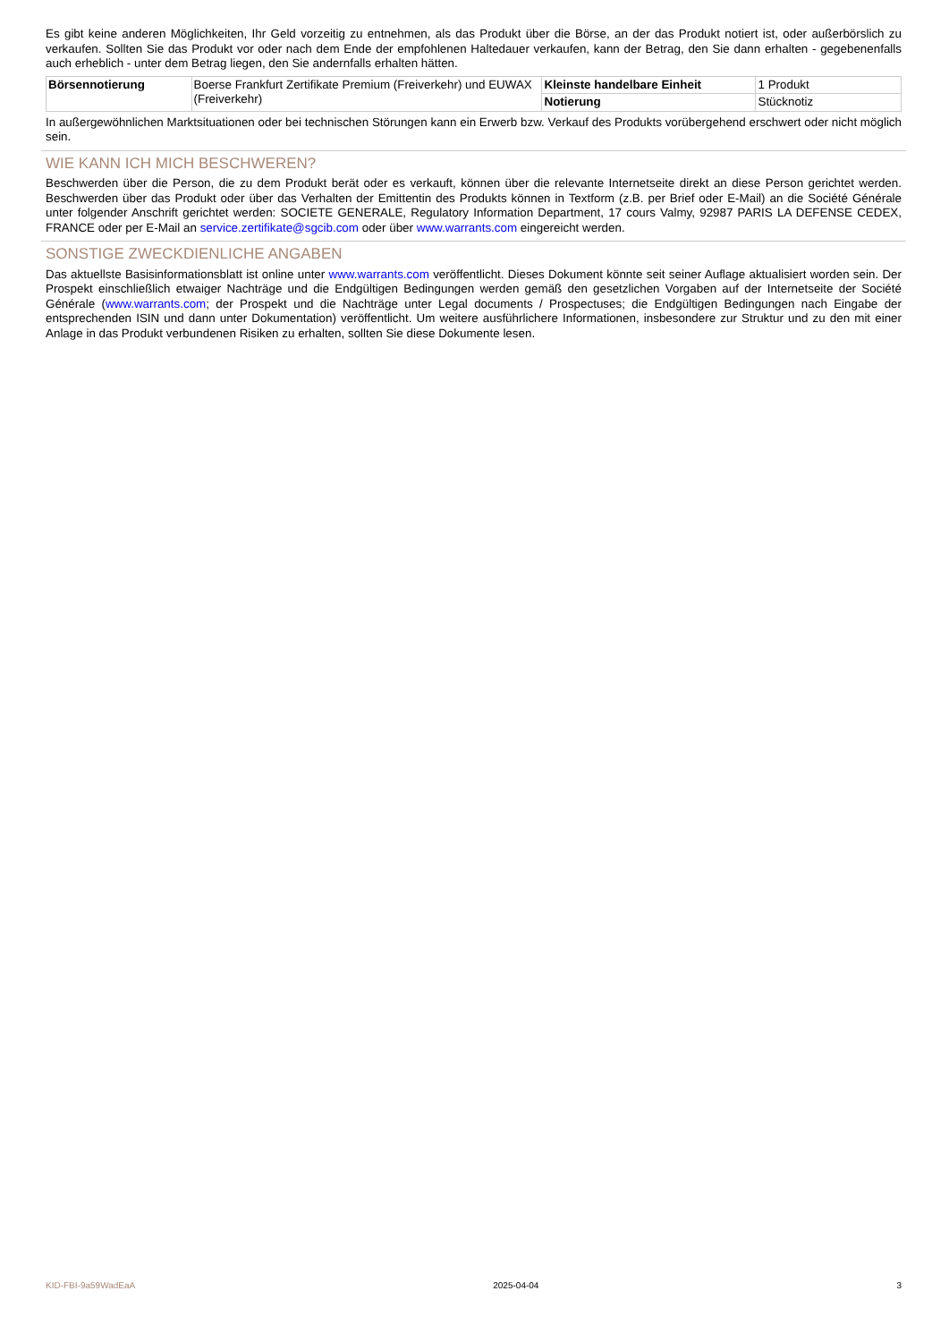Es gibt keine anderen Möglichkeiten, Ihr Geld vorzeitig zu entnehmen, als das Produkt über die Börse, an der das Produkt notiert ist, oder außerbörslich zu verkaufen. Sollten Sie das Produkt vor oder nach dem Ende der empfohlenen Haltedauer verkaufen, kann der Betrag, den Sie dann erhalten - gegebenenfalls auch erheblich - unter dem Betrag liegen, den Sie andernfalls erhalten hätten.
| Börsennotierung | Boerse Frankfurt Zertifikate Premium (Freiverkehr) und EUWAX (Freiverkehr) | Kleinste handelbare Einheit | 1 Produkt |
| | | Notierung | Stücknotiz |
In außergewöhnlichen Marktsituationen oder bei technischen Störungen kann ein Erwerb bzw. Verkauf des Produkts vorübergehend erschwert oder nicht möglich sein.
WIE KANN ICH MICH BESCHWEREN?
Beschwerden über die Person, die zu dem Produkt berät oder es verkauft, können über die relevante Internetseite direkt an diese Person gerichtet werden. Beschwerden über das Produkt oder über das Verhalten der Emittentin des Produkts können in Textform (z.B. per Brief oder E-Mail) an die Société Générale unter folgender Anschrift gerichtet werden: SOCIETE GENERALE, Regulatory Information Department, 17 cours Valmy, 92987 PARIS LA DEFENSE CEDEX, FRANCE oder per E-Mail an service.zertifikate@sgcib.com oder über www.warrants.com eingereicht werden.
SONSTIGE ZWECKDIENLICHE ANGABEN
Das aktuellste Basisinformationsblatt ist online unter www.warrants.com veröffentlicht. Dieses Dokument könnte seit seiner Auflage aktualisiert worden sein. Der Prospekt einschließlich etwaiger Nachträge und die Endgültigen Bedingungen werden gemäß den gesetzlichen Vorgaben auf der Internetseite der Société Générale (www.warrants.com; der Prospekt und die Nachträge unter Legal documents / Prospectuses; die Endgültigen Bedingungen nach Eingabe der entsprechenden ISIN und dann unter Dokumentation) veröffentlicht. Um weitere ausführlichere Informationen, insbesondere zur Struktur und zu den mit einer Anlage in das Produkt verbundenen Risiken zu erhalten, sollten Sie diese Dokumente lesen.
KID-FBI-9a59WadEaA 2025-04-04 3